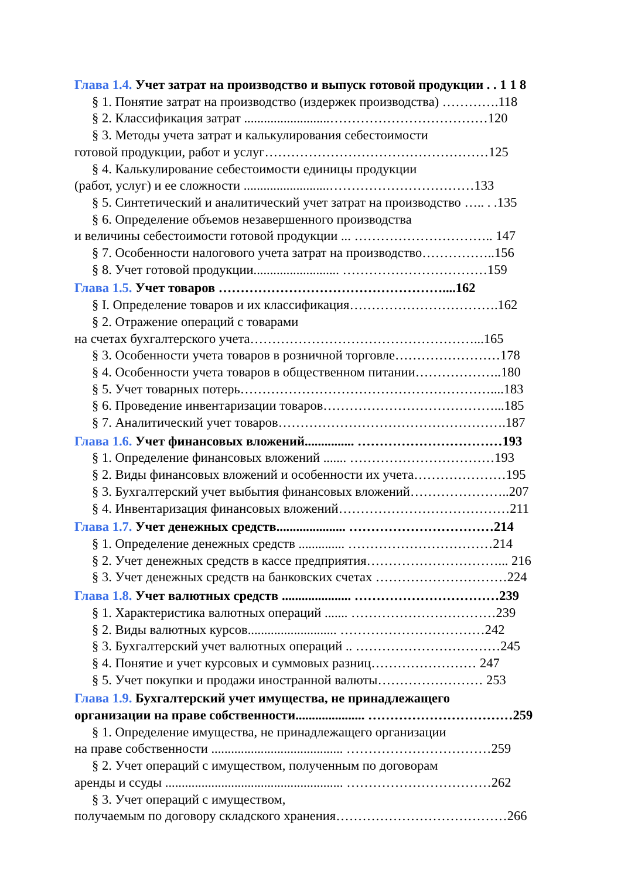Глава 1.4. Учет затрат на производство и выпуск готовой продукции . . 1 1 8
§ 1. Понятие затрат на производство (издержек производства) ………….118
§ 2. Классификация затрат ..........................………………………………120
§ 3. Методы учета затрат и калькулирования себестоимости
готовой продукции, работ и услуг……………………………………………125
§ 4. Калькулирование себестоимости единицы продукции
(работ, услуг) и ее сложности ..........................……………………………133
§ 5. Синтетический и аналитический учет затрат на производство ….. . .135
§ 6. Определение объемов незавершенного производства
и величины себестоимости готовой продукции ... ………………………….. 147
§ 7. Особенности налогового учета затрат на производство……………..156
§ 8. Учет готовой продукции.......................... ……………………………159
Глава 1.5. Учет товаров ……………………………………………....162
§ I. Определение товаров и их классификация…………………………….162
§ 2. Отражение операций с товарами
на счетах бухгалтерского учета……………………………………………...165
§ 3. Особенности учета товаров в розничной торговле……………………178
§ 4. Особенности учета товаров в общественном питании………………..180
§ 5. Учет товарных потерь…………………………………………………....183
§ 6. Проведение инвентаризации товаров…………………………………...185
§ 7. Аналитический учет товаров…………………………………………….187
Глава 1.6. Учет финансовых вложений............... ……………………………193
§ 1. Определение финансовых вложений ....... ……………………………193
§ 2. Виды финансовых вложений и особенности их учета…………………195
§ 3. Бухгалтерский учет выбытия финансовых вложений…………………..207
§ 4. Инвентаризация финансовых вложений…………………………………211
Глава 1.7. Учет денежных средств..................... ……………………………214
§ 1. Определение денежных средств .............. ……………………………214
§ 2. Учет денежных средств в кассе предприятия…………………………... 216
§ 3. Учет денежных средств на банковских счетах …………………………224
Глава 1.8. Учет валютных средств ..................... ……………………………239
§ 1. Характеристика валютных операций ....... ……………………………239
§ 2. Виды валютных курсов........................... ……………………………242
§ 3. Бухгалтерский учет валютных операций .. ……………………………245
§ 4. Понятие и учет курсовых и суммовых разниц…………………… 247
§ 5. Учет покупки и продажи иностранной валюты…………………… 253
Глава 1.9. Бухгалтерский учет имущества, не принадлежащего
организации на праве собственности..................... ……………………………259
§ 1. Определение имущества, не принадлежащего организации
на праве собственности ........................................ ……………………………259
§ 2. Учет операций с имуществом, полученным по договорам
аренды и ссуды ...................................................... ……………………………262
§ 3. Учет операций с имуществом,
получаемым по договору складского хранения…………………………………266